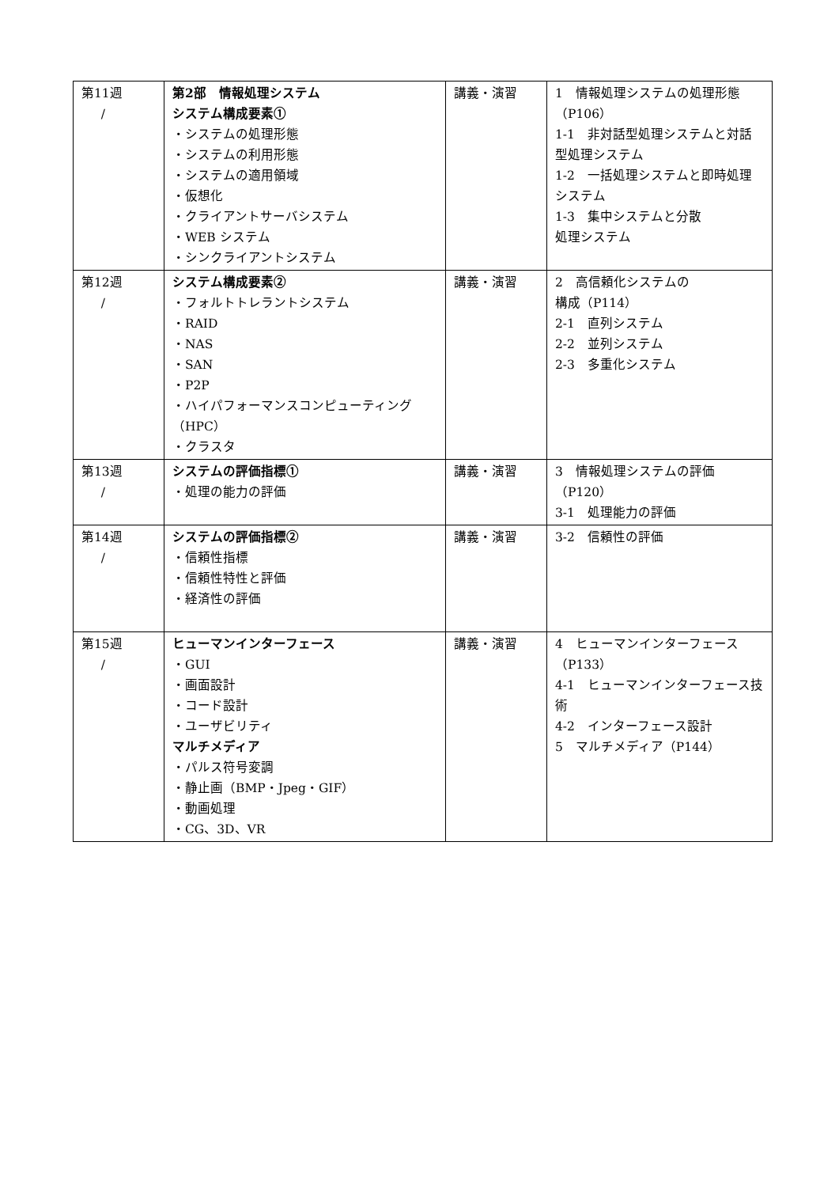| 第11週 / | 第2部 情報処理システム システム構成要素① ・システムの処理形態 ・システムの利用形態 ・システムの適用領域 ・仮想化 ・クライアントサーバシステム ・WEB システム ・シンクライアントシステム | 講義・演習 | 1 情報処理システムの処理形態（P106） 1-1 非対話型処理システムと対話型処理システム 1-2 一括処理システムと即時処理システム 1-3 集中システムと分散 処理システム |
| 第12週 / | システム構成要素② ・フォルトトレラントシステム ・RAID ・NAS ・SAN ・P2P ・ハイパフォーマンスコンピューティング（HPC） ・クラスタ | 講義・演習 | 2 高信頼化システムの 構成（P114） 2-1 直列システム 2-2 並列システム 2-3 多重化システム |
| 第13週 / | システムの評価指標① ・処理の能力の評価 | 講義・演習 | 3 情報処理システムの評価（P120） 3-1 処理能力の評価 |
| 第14週 / | システムの評価指標② ・信頼性指標 ・信頼性特性と評価 ・経済性の評価 | 講義・演習 | 3-2 信頼性の評価 |
| 第15週 / | ヒューマンインターフェース ・GUI ・画面設計 ・コード設計 ・ユーザビリティ マルチメディア ・パルス符号変調 ・静止画（BMP・Jpeg・GIF） ・動画処理 ・CG、3D、VR | 講義・演習 | 4 ヒューマンインターフェース（P133） 4-1 ヒューマンインターフェース技術 4-2 インターフェース設計 5 マルチメディア（P144） |